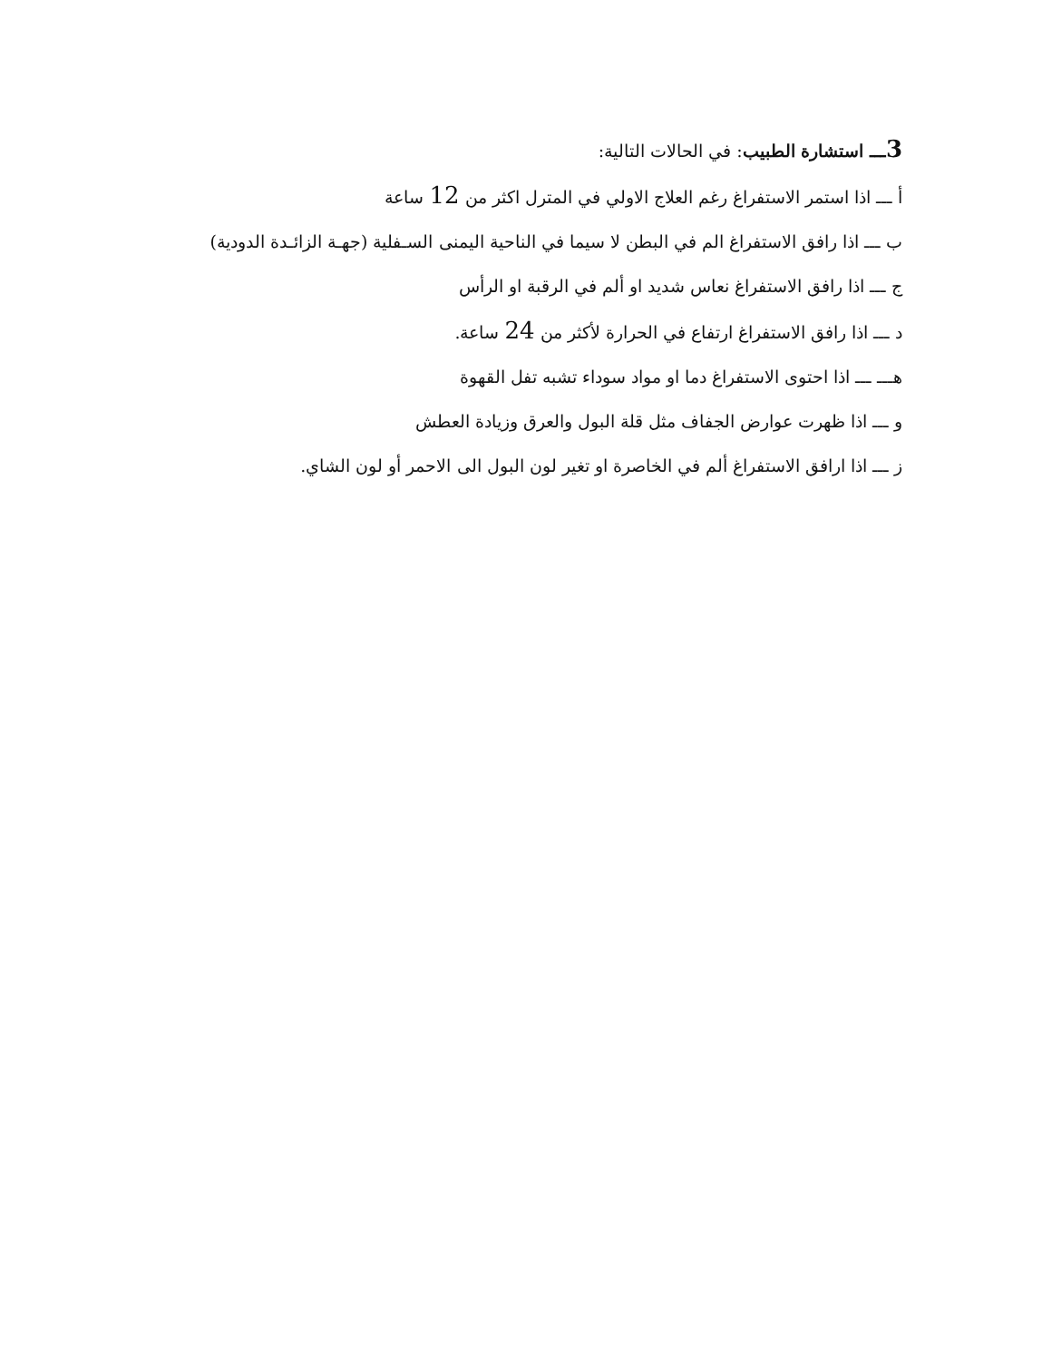3ـــ استشارة الطبيب: في الحالات التالية:
أ ـــ اذا استمر الاستفراغ رغم العلاج الاولي في المترل اكثر من 12 ساعة
ب ـــ اذا رافق الاستفراغ الم في البطن لا سيما في الناحية اليمنى السـفلية (جهـة الزائـدة الدودية)
ج ـــ اذا رافق الاستفراغ نعاس شديد او ألم في الرقبة او الرأس
د ـــ اذا رافق الاستفراغ ارتفاع في الحرارة لأكثر من 24 ساعة.
هـــ ـــ اذا احتوى الاستفراغ دما او مواد سوداء تشبه تفل القهوة
و ـــ اذا ظهرت عوارض الجفاف مثل قلة البول والعرق وزيادة العطش
ز ـــ اذا ارافق الاستفراغ ألم في الخاصرة او تغير لون البول الى الاحمر أو لون الشاي.